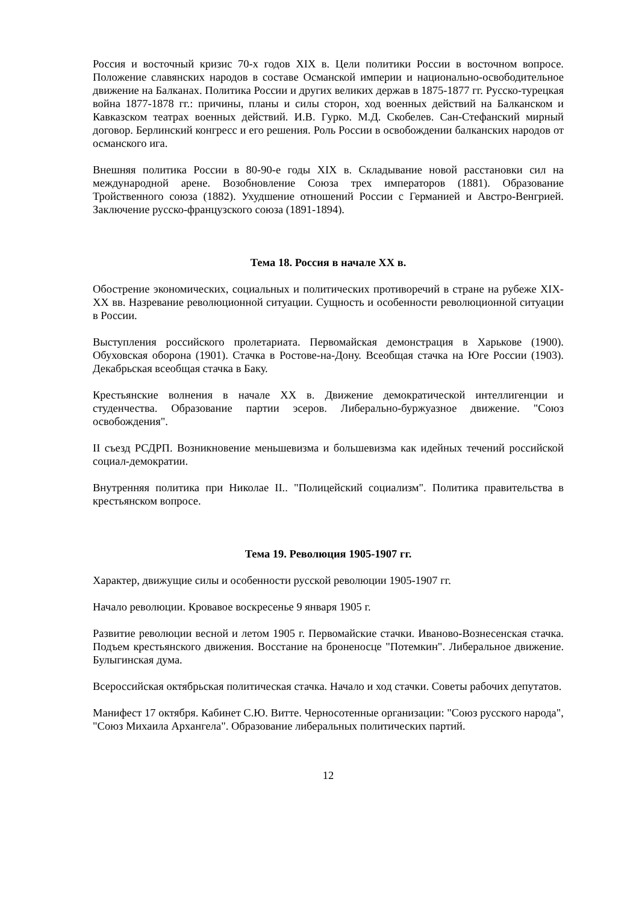Россия и восточный кризис 70-х годов XIX в. Цели политики России в восточном вопросе. Положение славянских народов в составе Османской империи и национально-освободительное движение на Балканах. Политика России и других великих держав в 1875-1877 гг. Русско-турецкая война 1877-1878 гг.: причины, планы и силы сторон, ход военных действий на Балканском и Кавказском театрах военных действий. И.В. Гурко. М.Д. Скобелев. Сан-Стефанский мирный договор. Берлинский конгресс и его решения. Роль России в освобождении балканских народов от османского ига.
Внешняя политика России в 80-90-е годы XIX в. Складывание новой расстановки сил на международной арене. Возобновление Союза трех императоров (1881). Образование Тройственного союза (1882). Ухудшение отношений России с Германией и Австро-Венгрией. Заключение русско-французского союза (1891-1894).
Тема 18. Россия в начале XX в.
Обострение экономических, социальных и политических противоречий в стране на рубеже XIX-XX вв. Назревание революционной ситуации. Сущность и особенности революционной ситуации в России.
Выступления российского пролетариата. Первомайская демонстрация в Харькове (1900). Обуховская оборона (1901). Стачка в Ростове-на-Дону. Всеобщая стачка на Юге России (1903). Декабрьская всеобщая стачка в Баку.
Крестьянские волнения в начале XX в. Движение демократической интеллигенции и студенчества. Образование партии эсеров. Либерально-буржуазное движение. "Союз освобождения".
II съезд РСДРП. Возникновение меньшевизма и большевизма как идейных течений российской социал-демократии.
Внутренняя политика при Николае II.. "Полицейский социализм". Политика правительства в крестьянском вопросе.
Тема 19. Революция 1905-1907 гг.
Характер, движущие силы и особенности русской революции 1905-1907 гг.
Начало революции. Кровавое воскресенье 9 января 1905 г.
Развитие революции весной и летом 1905 г. Первомайские стачки. Иваново-Вознесенская стачка. Подъем крестьянского движения. Восстание на броненосце "Потемкин". Либеральное движение. Булыгинская дума.
Всероссийская октябрьская политическая стачка. Начало и ход стачки. Советы рабочих депутатов.
Манифест 17 октября. Кабинет С.Ю. Витте. Черносотенные организации: "Союз русского народа", "Союз Михаила Архангела". Образование либеральных политических партий.
12